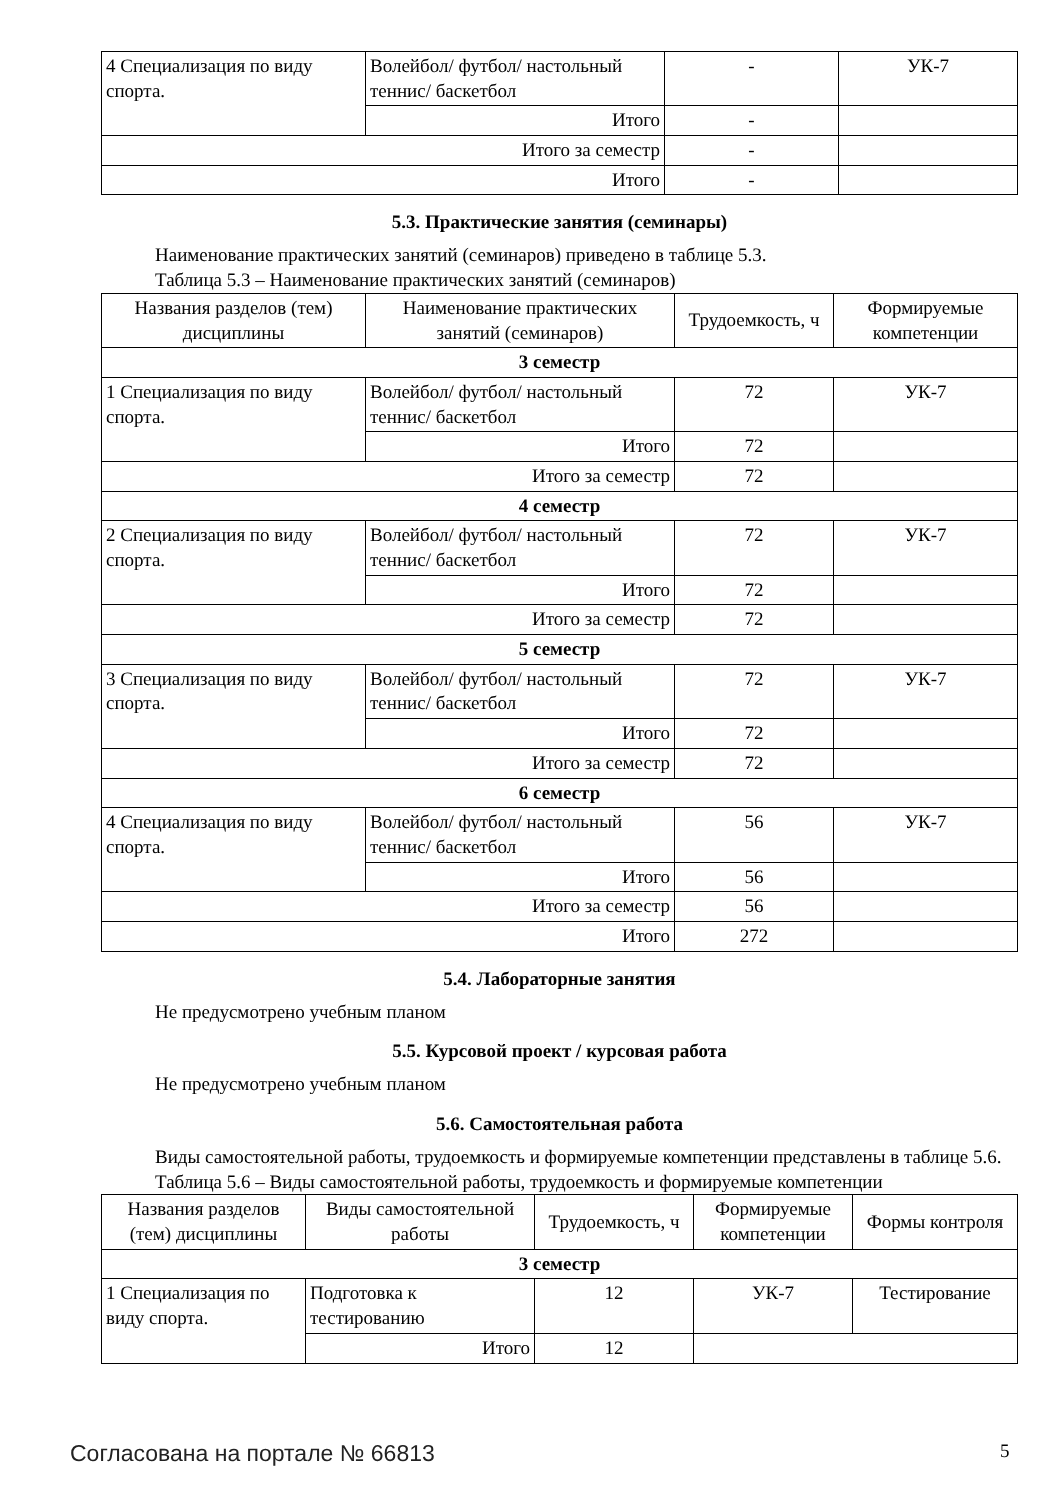| 4 Специализация по виду спорта. | Волейбол/ футбол/ настольный теннис/ баскетбол | - | УК-7 |
| | Итого | - | |
| Итого за семестр | | - | |
| Итого | | - | |
5.3. Практические занятия (семинары)
Наименование практических занятий (семинаров) приведено в таблице 5.3.
Таблица 5.3 – Наименование практических занятий (семинаров)
| Названия разделов (тем) дисциплины | Наименование практических занятий (семинаров) | Трудоемкость, ч | Формируемые компетенции |
| --- | --- | --- | --- |
| 3 семестр | | | |
| 1 Специализация по виду спорта. | Волейбол/ футбол/ настольный теннис/ баскетбол | 72 | УК-7 |
| | Итого | 72 | |
| Итого за семестр | | 72 | |
| 4 семестр | | | |
| 2 Специализация по виду спорта. | Волейбол/ футбол/ настольный теннис/ баскетбол | 72 | УК-7 |
| | Итого | 72 | |
| Итого за семестр | | 72 | |
| 5 семестр | | | |
| 3 Специализация по виду спорта. | Волейбол/ футбол/ настольный теннис/ баскетбол | 72 | УК-7 |
| | Итого | 72 | |
| Итого за семестр | | 72 | |
| 6 семестр | | | |
| 4 Специализация по виду спорта. | Волейбол/ футбол/ настольный теннис/ баскетбол | 56 | УК-7 |
| | Итого | 56 | |
| Итого за семестр | | 56 | |
| Итого | | 272 | |
5.4. Лабораторные занятия
Не предусмотрено учебным планом
5.5. Курсовой проект / курсовая работа
Не предусмотрено учебным планом
5.6. Самостоятельная работа
Виды самостоятельной работы, трудоемкость и формируемые компетенции представлены в таблице 5.6.
Таблица 5.6 – Виды самостоятельной работы, трудоемкость и формируемые компетенции
| Названия разделов (тем) дисциплины | Виды самостоятельной работы | Трудоемкость, ч | Формируемые компетенции | Формы контроля |
| --- | --- | --- | --- | --- |
| 3 семестр | | | | |
| 1 Специализация по виду спорта. | Подготовка к тестированию | 12 | УК-7 | Тестирование |
| | Итого | 12 | | |
Согласована на портале № 66813 5